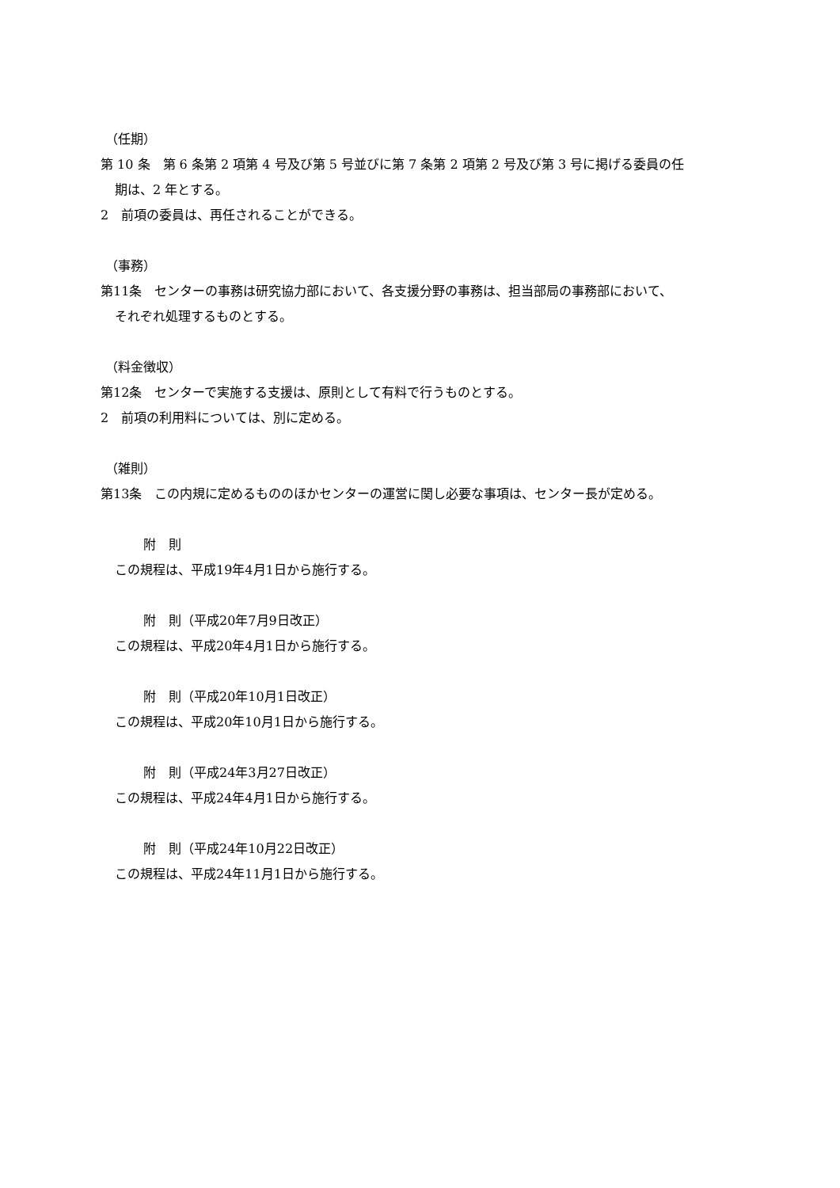（任期）
第 10 条　第 6 条第 2 項第 4 号及び第 5 号並びに第 7 条第 2 項第 2 号及び第 3 号に掲げる委員の任
期は、2 年とする。
2　前項の委員は、再任されることができる。
（事務）
第11条　センターの事務は研究協力部において、各支援分野の事務は、担当部局の事務部において、
それぞれ処理するものとする。
（料金徴収）
第12条　センターで実施する支援は、原則として有料で行うものとする。
2　前項の利用料については、別に定める。
（雑則）
第13条　この内規に定めるもののほかセンターの運営に関し必要な事項は、センター長が定める。
附　則
この規程は、平成19年4月1日から施行する。
附　則（平成20年7月9日改正）
この規程は、平成20年4月1日から施行する。
附　則（平成20年10月1日改正）
この規程は、平成20年10月1日から施行する。
附　則（平成24年3月27日改正）
この規程は、平成24年4月1日から施行する。
附　則（平成24年10月22日改正）
この規程は、平成24年11月1日から施行する。